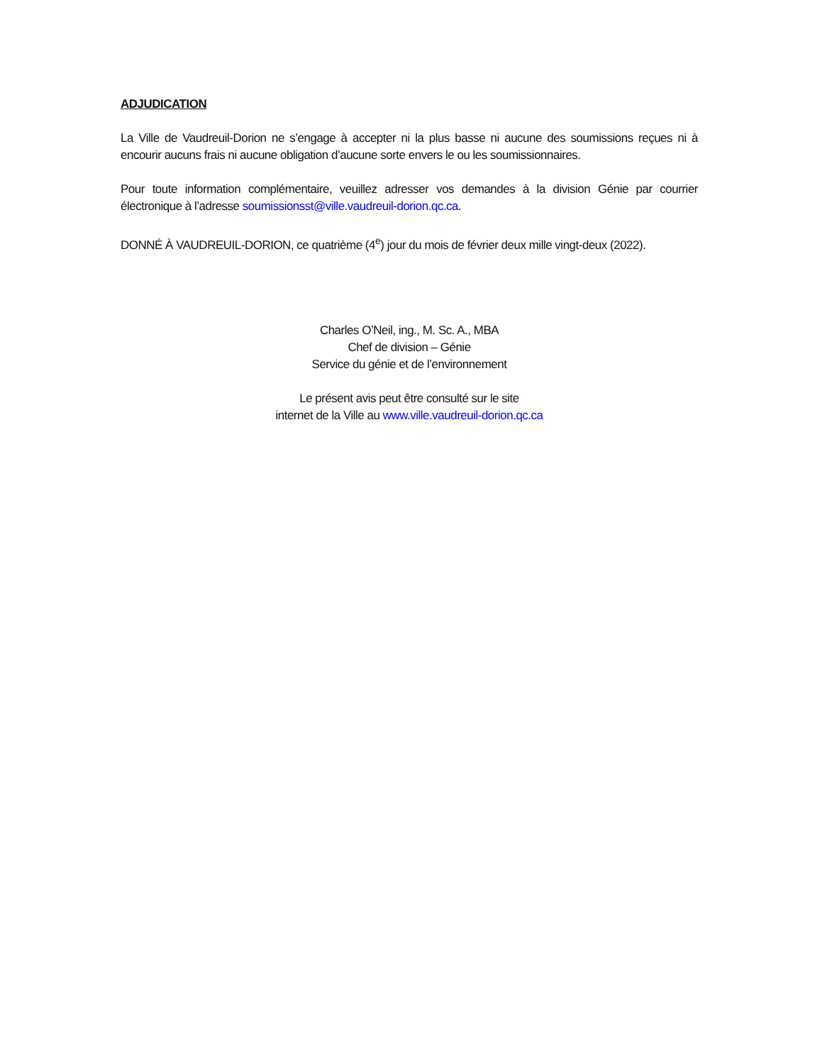ADJUDICATION
La Ville de Vaudreuil-Dorion ne s’engage à accepter ni la plus basse ni aucune des soumissions reçues ni à encourir aucuns frais ni aucune obligation d’aucune sorte envers le ou les soumissionnaires.
Pour toute information complémentaire, veuillez adresser vos demandes à la division Génie par courrier électronique à l’adresse soumissionsst@ville.vaudreuil-dorion.qc.ca.
DONNÉ À VAUDREUIL-DORION, ce quatrième (4<sup>e</sup>) jour du mois de février deux mille vingt-deux (2022).
Charles O’Neil, ing., M. Sc. A., MBA
Chef de division – Génie
Service du génie et de l’environnement
Le présent avis peut être consulté sur le site
internet de la Ville au www.ville.vaudreuil-dorion.qc.ca